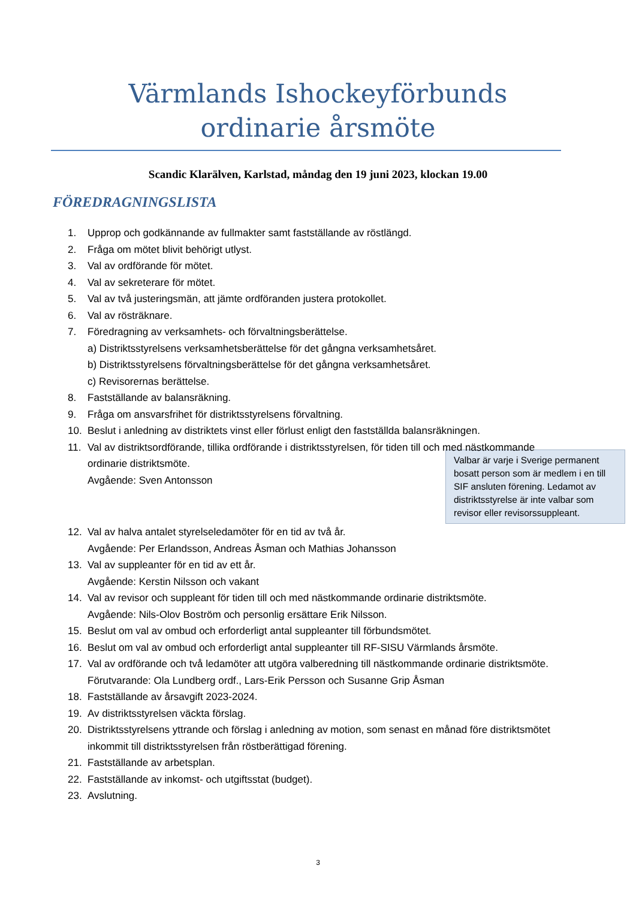Värmlands Ishockeyförbunds
ordinarie årsmöte
Scandic Klarälven, Karlstad, måndag den 19 juni 2023, klockan 19.00
FÖREDRAGNINGSLISTA
1. Upprop och godkännande av fullmakter samt fastställande av röstlängd.
2. Fråga om mötet blivit behörigt utlyst.
3. Val av ordförande för mötet.
4. Val av sekreterare för mötet.
5. Val av två justeringsmän, att jämte ordföranden justera protokollet.
6. Val av rösträknare.
7. Föredragning av verksamhets- och förvaltningsberättelse.
a) Distriktsstyrelsens verksamhetsberättelse för det gångna verksamhetsåret.
b) Distriktsstyrelsens förvaltningsberättelse för det gångna verksamhetsåret.
c) Revisorernas berättelse.
8. Fastställande av balansräkning.
9. Fråga om ansvarsfrihet för distriktsstyrelsens förvaltning.
10. Beslut i anledning av distriktets vinst eller förlust enligt den fastställda balansräkningen.
11. Val av distriktsordförande, tillika ordförande i distriktsstyrelsen, för tiden till och med nästkommande ordinarie distriktsmöte.
Valbar är varje i Sverige permanent bosatt person som är medlem i en till SIF ansluten förening. Ledamot av distriktsstyrelse är inte valbar som revisor eller revisorssuppleant.
Avgående: Sven Antonsson
12. Val av halva antalet styrelseledamöter för en tid av två år.
Avgående: Per Erlandsson, Andreas Åsman och Mathias Johansson
13. Val av suppleanter för en tid av ett år.
Avgående: Kerstin Nilsson och vakant
14. Val av revisor och suppleant för tiden till och med nästkommande ordinarie distriktsmöte.
Avgående: Nils-Olov Boström och personlig ersättare Erik Nilsson.
15. Beslut om val av ombud och erforderligt antal suppleanter till förbundsmötet.
16. Beslut om val av ombud och erforderligt antal suppleanter till RF-SISU Värmlands årsmöte.
17. Val av ordförande och två ledamöter att utgöra valberedning till nästkommande ordinarie distriktsmöte.
Förutvarande: Ola Lundberg ordf., Lars-Erik Persson och Susanne Grip Åsman
18. Fastställande av årsavgift 2023-2024.
19. Av distriktsstyrelsen väckta förslag.
20. Distriktsstyrelsens yttrande och förslag i anledning av motion, som senast en månad före distriktsmötet inkommit till distriktsstyrelsen från röstberättigad förening.
21. Fastställande av arbetsplan.
22. Fastställande av inkomst- och utgiftsstat (budget).
23. Avslutning.
3